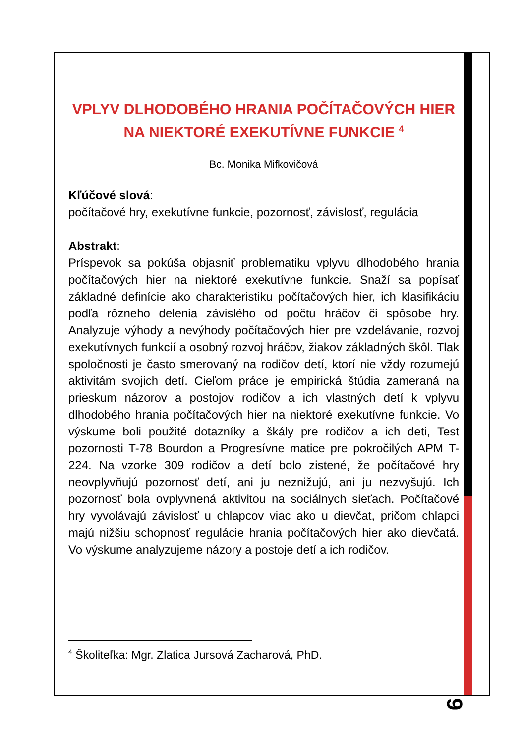VPLYV DLHODOBÉHO HRANIA POČÍTAČOVÝCH HIER NA NIEKTORÉ EXEKUTÍVNE FUNKCIE <sup>4</sup>
Bc. Monika Mifkovičová
Kľúčové slová:
počítačové hry, exekutívne funkcie, pozornosť, závislosť, regulácia
Abstrakt:
Príspevok sa pokúša objasniť problematiku vplyvu dlhodobého hrania počítačových hier na niektoré exekutívne funkcie. Snaží sa popísať základné definície ako charakteristiku počítačových hier, ich klasifikáciu podľa rôzneho delenia závislého od počtu hráčov či spôsobe hry. Analyzuje výhody a nevýhody počítačových hier pre vzdelávanie, rozvoj exekutívnych funkcií a osobný rozvoj hráčov, žiakov základných škôl. Tlak spoločnosti je často smerovaný na rodičov detí, ktorí nie vždy rozumejú aktivitám svojich detí. Cieľom práce je empirická štúdia zameraná na prieskum názorov a postojov rodičov a ich vlastných detí k vplyvu dlhodobého hrania počítačových hier na niektoré exekutívne funkcie. Vo výskume boli použité dotazníky a škály pre rodičov a ich deti, Test pozornosti T-78 Bourdon a Progresívne matice pre pokročilých APM T-224. Na vzorke 309 rodičov a detí bolo zistené, že počítačové hry neovplyvňujú pozornosť detí, ani ju neznižujú, ani ju nezvyšujú. Ich pozornosť bola ovplyvnená aktivitou na sociálnych sieťach. Počítačové hry vyvolávajú závislosť u chlapcov viac ako u dievčat, pričom chlapci majú nižšiu schopnosť regulácie hrania počítačových hier ako dievčatá. Vo výskume analyzujeme názory a postoje detí a ich rodičov.
<sup>4</sup> Školiteľka: Mgr. Zlatica Jursová Zacharová, PhD.
9